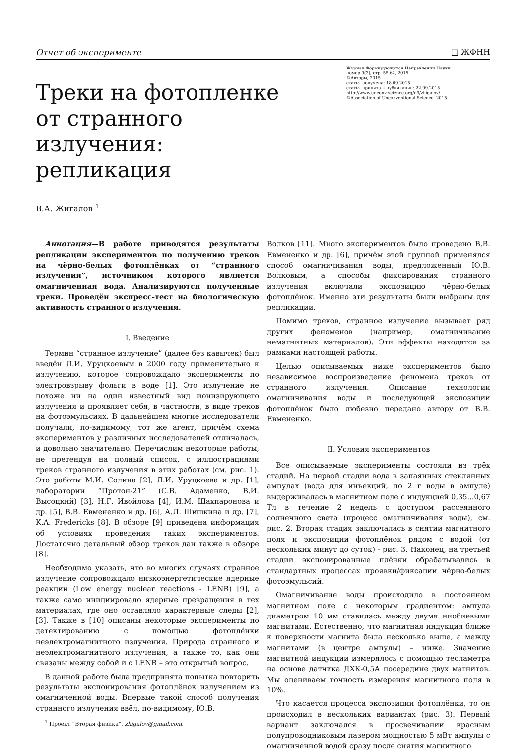Отчет об эксперименте □ ЖФНН
Треки на фотопленке от странного излучения: репликация
Журнал Формирующихся Направлений Науки
номер 9(3), стр. 55-62, 2015
©Авторы, 2015
статья получена: 18.09.2015
статья принята к публикации: 22.09.2015
http://www.unconv-science.org/n9/zhigalov/
©Association of Unconventional Science, 2015
В.А. Жигалов <sup>1</sup>
Аннотация—В работе приводятся результаты репликации экспериментов по получению треков на чёрно-белых фотоплёнках от “странного излучения”, источником которого является омагниченная вода. Анализируются полученные треки. Проведён экспресс-тест на биологическую активность странного излучения.
I. Введение
Термин “странное излучение” (далее без кавычек) был введён Л.И. Уруцкоевым в 2000 году применительно к излучению, которое сопровождало эксперименты по электровзрыву фольги в воде [1]. Это излучение не похоже ни на один известный вид ионизирующего излучения и проявляет себя, в частности, в виде треков на фотоэмульсиях. В дальнейшем многие исследователи получали, по-видимому, тот же агент, причём схема экспериментов у различных исследователей отличалась, и довольно значительно. Перечислим некоторые работы, не претендуя на полный список, с иллюстрациями треков странного излучения в этих работах (см. рис. 1). Это работы М.И. Солина [2], Л.И. Уруцкоева и др. [1], лаборатории “Протон-21” (С.В. Адаменко, В.И. Высоцкий) [3], Н.Г. Ивойлова [4], И.М. Шахпаронова и др. [5], В.В. Евмененко и др. [6], А.Л. Шишкина и др. [7], K.A. Fredericks [8]. В обзоре [9] приведена информация об условиях проведения таких экспериментов. Достаточно детальный обзор треков дан также в обзоре [8].
Необходимо указать, что во многих случаях странное излучение сопровождало низкоэнергетические ядерные реакции (Low energy nuclear reactions - LENR) [9], а также само инициировало ядерные превращения в тех материалах, где оно оставляло характерные следы [2], [3]. Также в [10] описаны некоторые эксперименты по детектированию с помощью фотоплёнки неэлектромагнитного излучения. Природа странного и неэлектромагнитного излучения, а также то, как они связаны между собой и с LENR – это открытый вопрос.
В данной работе была предпринята попытка повторить результаты экспонирования фотоплёнок излучением из омагниченной воды. Впервые такой способ получения странного излучения ввёл, по-видимому, Ю.В.
<sup>1</sup> Проект “Вторая физика”, zhigalov@gmail.com.
Волков [11]. Много экспериментов было проведено В.В. Евмененко и др. [6], причём этой группой применялся способ омагничивания воды, предложенный Ю.В. Волковым, а способы фиксирования странного излучения включали экспозицию чёрно-белых фотоплёнок. Именно эти результаты были выбраны для репликации.
Помимо треков, странное излучение вызывает ряд других феноменов (например, омагничивание немагнитных материалов). Эти эффекты находятся за рамками настоящей работы.
Целью описываемых ниже экспериментов было независимое воспроизведение феномена треков от странного излучения. Описание технологии омагничивания воды и последующей экспозиции фотоплёнок было любезно передано автору от В.В. Евмененко.
II. Условия экспериментов
Все описываемые эксперименты состояли из трёх стадий. На первой стадии вода в запаянных стеклянных ампулах (вода для инъекций, по 2 г воды в ампуле) выдерживалась в магнитном поле с индукцией 0,35...0,67 Тл в течение 2 недель с доступом рассеянного солнечного света (процесс омагничивания воды), см. рис. 2. Вторая стадия заключалась в снятии магнитного поля и экспозиции фотоплёнок рядом с водой (от нескольких минут до суток) - рис. 3. Наконец, на третьей стадии экспонированные плёнки обрабатывались в стандартных процессах проявки/фиксации чёрно-белых фотоэмульсий.
Омагничивание воды происходило в постоянном магнитном поле с некоторым градиентом: ампула диаметром 10 мм ставилась между двумя ниобиевыми магнитами. Естественно, что магнитная индукция ближе к поверхности магнита была несколько выше, а между магнитами (в центре ампулы) – ниже. Значение магнитной индукции измерялось с помощью тесламетра на основе датчика ДХК-0,5А посередине двух магнитов. Мы оцениваем точность измерения магнитного поля в 10%.
Что касается процесса экспозиции фотоплёнки, то он происходил в нескольких вариантах (рис. 3). Первый вариант заключался в просвечивании красным полупроводниковым лазером мощностью 5 мВт ампулы с омагниченной водой сразу после снятия магнитного